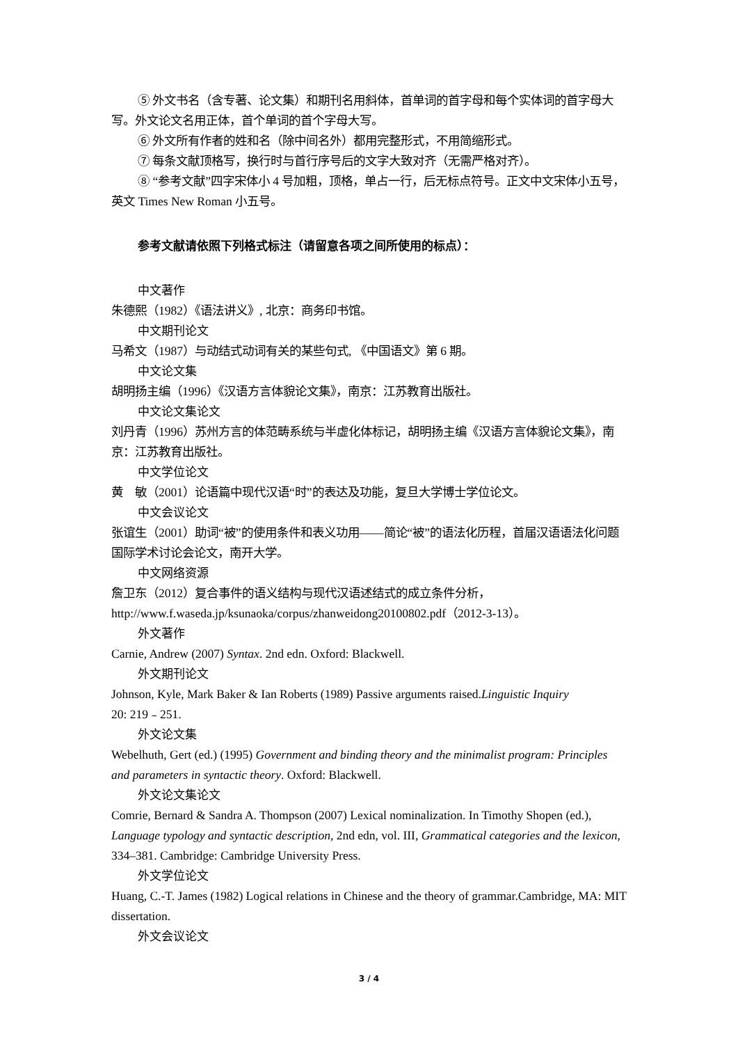⑤ 外文书名（含专著、论文集）和期刊名用斜体，首单词的首字母和每个实体词的首字母大写。外文论文名用正体，首个单词的首个字母大写。
⑥ 外文所有作者的姓和名（除中间名外）都用完整形式，不用简缩形式。
⑦ 每条文献顶格写，换行时与首行序号后的文字大致对齐（无需严格对齐）。
⑧ “参考文献”四字宋体小 4 号加粗，顶格，单占一行，后无标点符号。正文中文宋体小五号，英文 Times New Roman 小五号。
参考文献请依照下列格式标注（请留意各项之间所使用的标点）：
中文著作
朱德熙（1982）《语法讲义》, 北京：商务印书馆。
中文期刊论文
马希文（1987）与动结式动词有关的某些句式, 《中国语文》第 6 期。
中文论文集
胡明扬主编（1996）《汉语方言体貌论文集》，南京：江苏教育出版社。
中文论文集论文
刘丹青（1996）苏州方言的体范畴系统与半虚化体标记，胡明扬主编《汉语方言体貌论文集》，南京：江苏教育出版社。
中文学位论文
黄　敏（2001）论语篇中现代汉语“时”的表达及功能，复旦大学博士学位论文。
中文会议论文
张谊生（2001）助词“被”的使用条件和表义功用——简论“被”的语法化历程，首届汉语语法化问题国际学术讨论会论文，南开大学。
中文网络资源
詹卫东（2012）复合事件的语义结构与现代汉语述结式的成立条件分析，
http://www.f.waseda.jp/ksunaoka/corpus/zhanweidong20100802.pdf（2012-3-13）。
外文著作
Carnie, Andrew (2007) Syntax. 2nd edn. Oxford: Blackwell.
外文期刊论文
Johnson, Kyle, Mark Baker & Ian Roberts (1989) Passive arguments raised.Linguistic Inquiry
20: 219﹣251.
外文论文集
Webelhuth, Gert (ed.) (1995) Government and binding theory and the minimalist program: Principles and parameters in syntactic theory. Oxford: Blackwell.
外文论文集论文
Comrie, Bernard & Sandra A. Thompson (2007) Lexical nominalization. In Timothy Shopen (ed.), Language typology and syntactic description, 2nd edn, vol. III, Grammatical categories and the lexicon, 334–381. Cambridge: Cambridge University Press.
外文学位论文
Huang, C.-T. James (1982) Logical relations in Chinese and the theory of grammar.Cambridge, MA: MIT dissertation.
外文会议论文
3 / 4